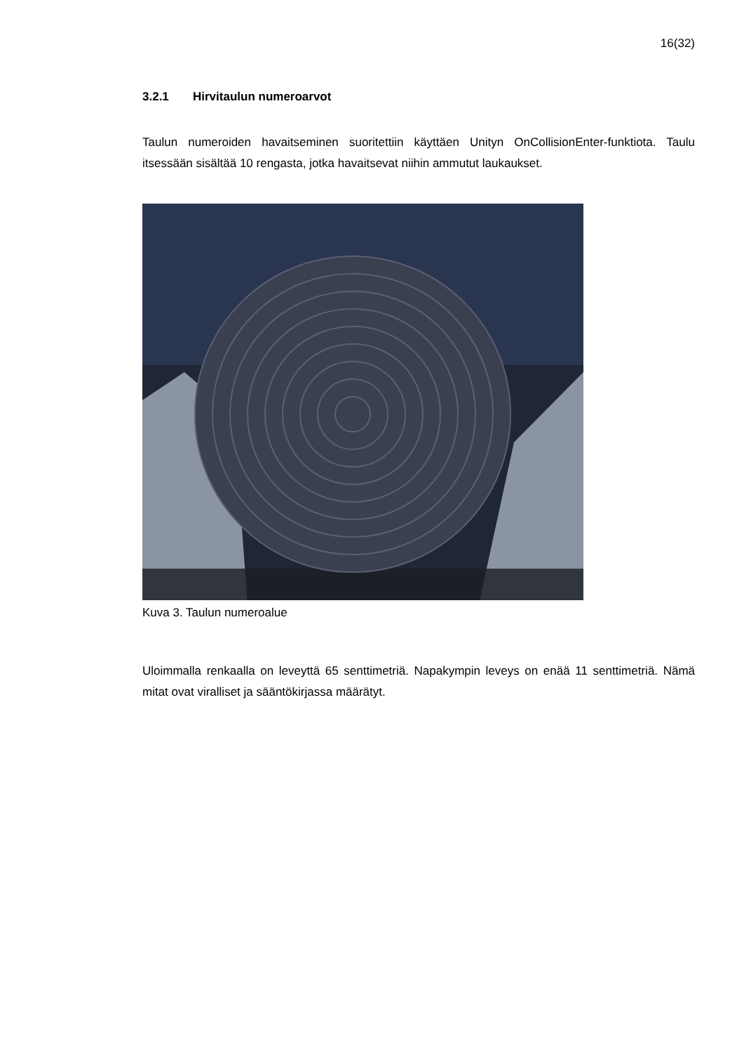16(32)
3.2.1 Hirvitaulun numeroarvot
Taulun numeroiden havaitseminen suoritettiin käyttäen Unityn OnCollisionEnter-funktiota. Taulu itsessään sisältää 10 rengasta, jotka havaitsevat niihin ammutut laukaukset.
Kuva 3. Taulun numeroalue
Uloimmalla renkaalla on leveyttä 65 senttimetriä. Napakympin leveys on enää 11 senttimetriä. Nämä mitat ovat viralliset ja sääntökirjassa määrätyt.